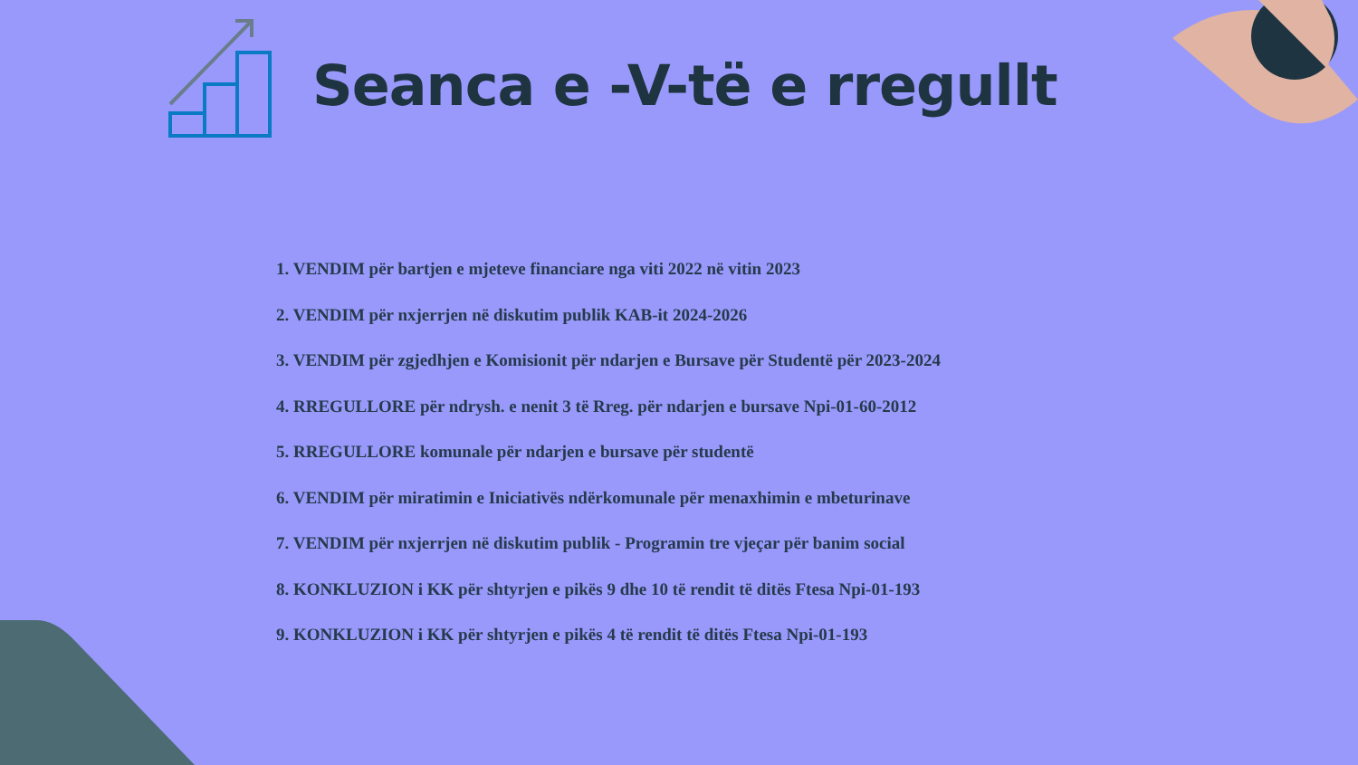Seanca e -V-të e rregullt
1. VENDIM për bartjen e mjeteve financiare nga viti 2022 në vitin 2023
2. VENDIM për nxjerrjen në diskutim publik KAB-it 2024-2026
3. VENDIM për zgjedhjen e Komisionit për ndarjen e Bursave për Studentë për 2023-2024
4. RREGULLORE për ndrysh. e nenit 3 të Rreg. për ndarjen e bursave Npi-01-60-2012
5. RREGULLORE komunale për ndarjen e bursave për studentë
6. VENDIM për miratimin e Iniciativës ndërkomunale për menaxhimin e mbeturinave
7. VENDIM për nxjerrjen në diskutim publik - Programin tre vjeçar për banim social
8. KONKLUZION i KK për shtyrjen e pikës 9 dhe 10 të rendit të ditës Ftesa Npi-01-193
9. KONKLUZION i KK për shtyrjen e pikës 4 të rendit të ditës Ftesa Npi-01-193